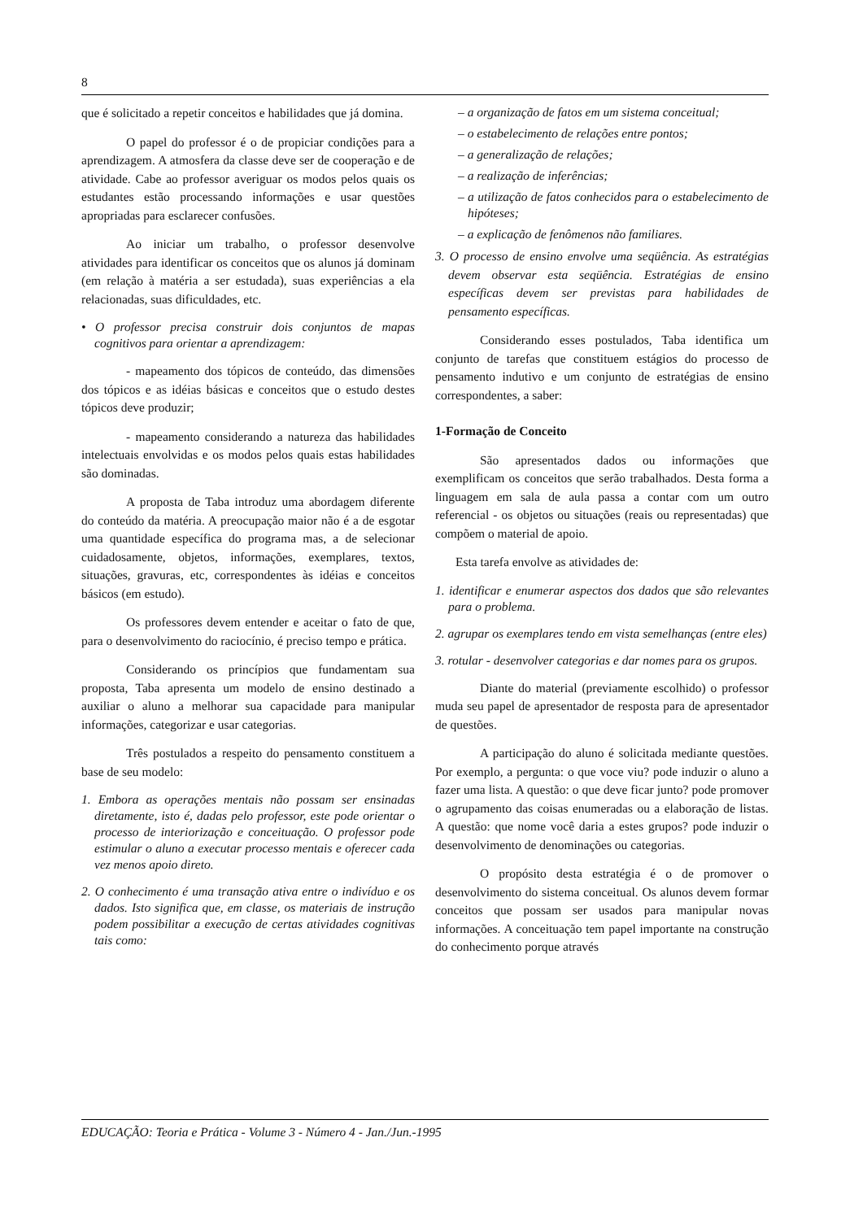8
que é solicitado a repetir conceitos e habilidades que já domina.
O papel do professor é o de propiciar condições para a aprendizagem. A atmosfera da classe deve ser de cooperação e de atividade. Cabe ao professor averiguar os modos pelos quais os estudantes estão processando informações e usar questões apropriadas para esclarecer confusões.
Ao iniciar um trabalho, o professor desenvolve atividades para identificar os conceitos que os alunos já dominam (em relação à matéria a ser estudada), suas experiências a ela relacionadas, suas dificuldades, etc.
• O professor precisa construir dois conjuntos de mapas cognitivos para orientar a aprendizagem:
- mapeamento dos tópicos de conteúdo, das dimensões dos tópicos e as idéias básicas e conceitos que o estudo destes tópicos deve produzir;
- mapeamento considerando a natureza das habilidades intelectuais envolvidas e os modos pelos quais estas habilidades são dominadas.
A proposta de Taba introduz uma abordagem diferente do conteúdo da matéria. A preocupação maior não é a de esgotar uma quantidade específica do programa mas, a de selecionar cuidadosamente, objetos, informações, exemplares, textos, situações, gravuras, etc, correspondentes às idéias e conceitos básicos (em estudo).
Os professores devem entender e aceitar o fato de que, para o desenvolvimento do raciocínio, é preciso tempo e prática.
Considerando os princípios que fundamentam sua proposta, Taba apresenta um modelo de ensino destinado a auxiliar o aluno a melhorar sua capacidade para manipular informações, categorizar e usar categorias.
Três postulados a respeito do pensamento constituem a base de seu modelo:
1. Embora as operações mentais não possam ser ensinadas diretamente, isto é, dadas pelo professor, este pode orientar o processo de interiorização e conceituação. O professor pode estimular o aluno a executar processo mentais e oferecer cada vez menos apoio direto.
2. O conhecimento é uma transação ativa entre o indivíduo e os dados. Isto significa que, em classe, os materiais de instrução podem possibilitar a execução de certas atividades cognitivas tais como:
– a organização de fatos em um sistema conceitual;
– o estabelecimento de relações entre pontos;
– a generalização de relações;
– a realização de inferências;
– a utilização de fatos conhecidos para o estabelecimento de hipóteses;
– a explicação de fenômenos não familiares.
3. O processo de ensino envolve uma seqüência. As estratégias devem observar esta seqüência. Estratégias de ensino específicas devem ser previstas para habilidades de pensamento específicas.
Considerando esses postulados, Taba identifica um conjunto de tarefas que constituem estágios do processo de pensamento indutivo e um conjunto de estratégias de ensino correspondentes, a saber:
1-Formação de Conceito
São apresentados dados ou informações que exemplificam os conceitos que serão trabalhados. Desta forma a linguagem em sala de aula passa a contar com um outro referencial - os objetos ou situações (reais ou representadas) que compõem o material de apoio.
Esta tarefa envolve as atividades de:
1. identificar e enumerar aspectos dos dados que são relevantes para o problema.
2. agrupar os exemplares tendo em vista semelhanças (entre eles)
3. rotular - desenvolver categorias e dar nomes para os grupos.
Diante do material (previamente escolhido) o professor muda seu papel de apresentador de resposta para de apresentador de questões.
A participação do aluno é solicitada mediante questões. Por exemplo, a pergunta: o que voce viu? pode induzir o aluno a fazer uma lista. A questão: o que deve ficar junto? pode promover o agrupamento das coisas enumeradas ou a elaboração de listas. A questão: que nome você daria a estes grupos? pode induzir o desenvolvimento de denominações ou categorias.
O propósito desta estratégia é o de promover o desenvolvimento do sistema conceitual. Os alunos devem formar conceitos que possam ser usados para manipular novas informações. A conceituação tem papel importante na construção do conhecimento porque através
EDUCAÇÃO: Teoria e Prática - Volume 3 - Número 4 - Jan./Jun.-1995